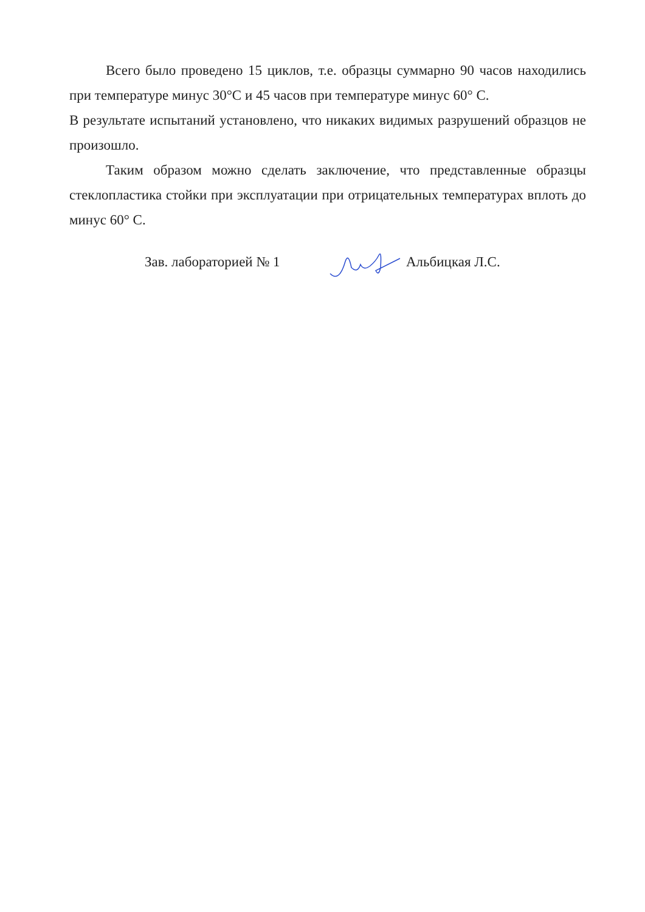Всего было проведено 15 циклов, т.е. образцы суммарно 90 часов находились при температуре минус 30°С и 45 часов при температуре минус 60° С.
В результате испытаний установлено, что никаких видимых разрушений образцов не произошло.
Таким образом можно сделать заключение, что представленные образцы стеклопластика стойки при эксплуатации при отрицательных температурах вплоть до минус 60° С.
Зав. лабораторией № 1 Альбицкая Л.С.